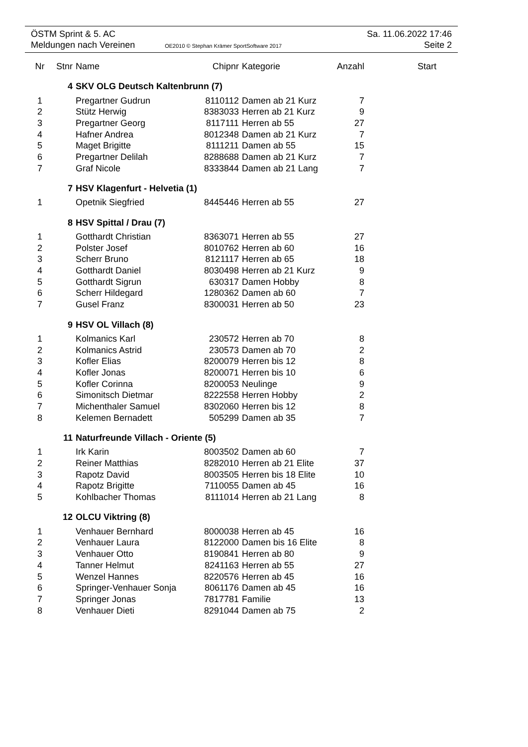ÖSTM Sprint & 5. AC Sa. 11.06.2022 17:46
Meldungen nach Vereinen OE2010 © Stephan Krämer SportSoftware 2017 Seite 2
| Nr | Stnr | Name | Chipnr | Kategorie | Anzahl | Start |
| --- | --- | --- | --- | --- | --- | --- |
| | 4 | SKV OLG Deutsch Kaltenbrunn (7) | | | | |
| 1 | | Pregartner Gudrun | 8110112 | Damen ab 21 Kurz | 7 | |
| 2 | | Stütz Herwig | 8383033 | Herren ab 21 Kurz | 9 | |
| 3 | | Pregartner Georg | 8117111 | Herren ab 55 | 27 | |
| 4 | | Hafner Andrea | 8012348 | Damen ab 21 Kurz | 7 | |
| 5 | | Maget Brigitte | 8111211 | Damen ab 55 | 15 | |
| 6 | | Pregartner Delilah | 8288688 | Damen ab 21 Kurz | 7 | |
| 7 | | Graf Nicole | 8333844 | Damen ab 21 Lang | 7 | |
| | 7 | HSV Klagenfurt - Helvetia (1) | | | | |
| 1 | | Opetnik Siegfried | 8445446 | Herren ab 55 | 27 | |
| | 8 | HSV Spittal / Drau (7) | | | | |
| 1 | | Gotthardt Christian | 8363071 | Herren ab 55 | 27 | |
| 2 | | Polster Josef | 8010762 | Herren ab 60 | 16 | |
| 3 | | Scherr Bruno | 8121117 | Herren ab 65 | 18 | |
| 4 | | Gotthardt Daniel | 8030498 | Herren ab 21 Kurz | 9 | |
| 5 | | Gotthardt Sigrun | 630317 | Damen Hobby | 8 | |
| 6 | | Scherr Hildegard | 1280362 | Damen ab 60 | 7 | |
| 7 | | Gusel Franz | 8300031 | Herren ab 50 | 23 | |
| | 9 | HSV OL Villach (8) | | | | |
| 1 | | Kolmanics Karl | 230572 | Herren ab 70 | 8 | |
| 2 | | Kolmanics Astrid | 230573 | Damen ab 70 | 2 | |
| 3 | | Kofler Elias | 8200079 | Herren bis 12 | 8 | |
| 4 | | Kofler Jonas | 8200071 | Herren bis 10 | 6 | |
| 5 | | Kofler Corinna | 8200053 | Neulinge | 9 | |
| 6 | | Simonitsch Dietmar | 8222558 | Herren Hobby | 2 | |
| 7 | | Michenthaler Samuel | 8302060 | Herren bis 12 | 8 | |
| 8 | | Kelemen Bernadett | 505299 | Damen ab 35 | 7 | |
| | 11 | Naturfreunde Villach - Oriente (5) | | | | |
| 1 | | Irk Karin | 8003502 | Damen ab 60 | 7 | |
| 2 | | Reiner Matthias | 8282010 | Herren ab 21 Elite | 37 | |
| 3 | | Rapotz David | 8003505 | Herren bis 18 Elite | 10 | |
| 4 | | Rapotz Brigitte | 7110055 | Damen ab 45 | 16 | |
| 5 | | Kohlbacher Thomas | 8111014 | Herren ab 21 Lang | 8 | |
| | 12 | OLCU Viktring (8) | | | | |
| 1 | | Venhauer Bernhard | 8000038 | Herren ab 45 | 16 | |
| 2 | | Venhauer Laura | 8122000 | Damen bis 16 Elite | 8 | |
| 3 | | Venhauer Otto | 8190841 | Herren ab 80 | 9 | |
| 4 | | Tanner Helmut | 8241163 | Herren ab 55 | 27 | |
| 5 | | Wenzel Hannes | 8220576 | Herren ab 45 | 16 | |
| 6 | | Springer-Venhauer Sonja | 8061176 | Damen ab 45 | 16 | |
| 7 | | Springer Jonas | 7817781 | Familie | 13 | |
| 8 | | Venhauer Dieti | 8291044 | Damen ab 75 | 2 | |